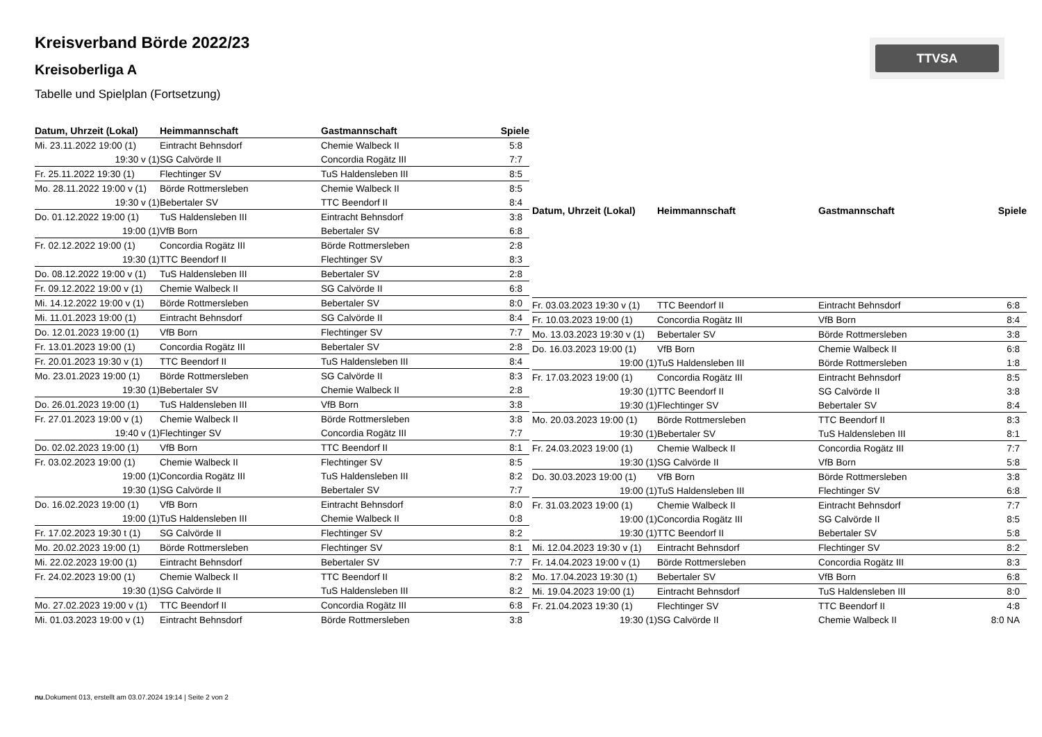Kreisverband Börde 2022/23
Kreisoberliga A
Tabelle und Spielplan (Fortsetzung)
TTVSA
| Datum, Uhrzeit (Lokal) | Heimmannschaft | Gastmannschaft | Spiele |
| --- | --- | --- | --- |
| Mi. 23.11.2022 19:00 (1) | Eintracht Behnsdorf | Chemie Walbeck II | 5:8 |
| 19:30 v (1) | SG Calvörde II | Concordia Rogätz III | 7:7 |
| Fr. 25.11.2022 19:30 (1) | Flechtinger SV | TuS Haldensleben III | 8:5 |
| Mo. 28.11.2022 19:00 v (1) | Börde Rottmersleben | Chemie Walbeck II | 8:5 |
| 19:30 v (1) | Bebertaler SV | TTC Beendorf II | 8:4 |
| Do. 01.12.2022 19:00 (1) | TuS Haldensleben III | Eintracht Behnsdorf | 3:8 |
| 19:00 (1) | VfB Born | Bebertaler SV | 6:8 |
| Fr. 02.12.2022 19:00 (1) | Concordia Rogätz III | Börde Rottmersleben | 2:8 |
| 19:30 (1) | TTC Beendorf II | Flechtinger SV | 8:3 |
| Do. 08.12.2022 19:00 v (1) | TuS Haldensleben III | Bebertaler SV | 2:8 |
| Fr. 09.12.2022 19:00 v (1) | Chemie Walbeck II | SG Calvörde II | 6:8 |
| Mi. 14.12.2022 19:00 v (1) | Börde Rottmersleben | Bebertaler SV | 8:0 |
| Mi. 11.01.2023 19:00 (1) | Eintracht Behnsdorf | SG Calvörde II | 8:4 |
| Do. 12.01.2023 19:00 (1) | VfB Born | Flechtinger SV | 7:7 |
| Fr. 13.01.2023 19:00 (1) | Concordia Rogätz III | Bebertaler SV | 2:8 |
| Fr. 20.01.2023 19:30 v (1) | TTC Beendorf II | TuS Haldensleben III | 8:4 |
| Mo. 23.01.2023 19:00 (1) | Börde Rottmersleben | SG Calvörde II | 8:3 |
| 19:30 (1) | Bebertaler SV | Chemie Walbeck II | 2:8 |
| Do. 26.01.2023 19:00 (1) | TuS Haldensleben III | VfB Born | 3:8 |
| Fr. 27.01.2023 19:00 v (1) | Chemie Walbeck II | Börde Rottmersleben | 3:8 |
| 19:40 v (1) | Flechtinger SV | Concordia Rogätz III | 7:7 |
| Do. 02.02.2023 19:00 (1) | VfB Born | TTC Beendorf II | 8:1 |
| Fr. 03.02.2023 19:00 (1) | Chemie Walbeck II | Flechtinger SV | 8:5 |
| 19:00 (1) | Concordia Rogätz III | TuS Haldensleben III | 8:2 |
| 19:30 (1) | SG Calvörde II | Bebertaler SV | 7:7 |
| Do. 16.02.2023 19:00 (1) | VfB Born | Eintracht Behnsdorf | 8:0 |
| 19:00 (1) | TuS Haldensleben III | Chemie Walbeck II | 0:8 |
| Fr. 17.02.2023 19:30 t (1) | SG Calvörde II | Flechtinger SV | 8:2 |
| Mo. 20.02.2023 19:00 (1) | Börde Rottmersleben | Flechtinger SV | 8:1 |
| Mi. 22.02.2023 19:00 (1) | Eintracht Behnsdorf | Bebertaler SV | 7:7 |
| Fr. 24.02.2023 19:00 (1) | Chemie Walbeck II | TTC Beendorf II | 8:2 |
| 19:30 (1) | SG Calvörde II | TuS Haldensleben III | 8:2 |
| Mo. 27.02.2023 19:00 v (1) | TTC Beendorf II | Concordia Rogätz III | 6:8 |
| Mi. 01.03.2023 19:00 v (1) | Eintracht Behnsdorf | Börde Rottmersleben | 3:8 |
| Datum, Uhrzeit (Lokal) | Heimmannschaft | Gastmannschaft | Spiele |
| --- | --- | --- | --- |
| Fr. 03.03.2023 19:30 v (1) | TTC Beendorf II | Eintracht Behnsdorf | 6:8 |
| Fr. 10.03.2023 19:00 (1) | Concordia Rogätz III | VfB Born | 8:4 |
| Mo. 13.03.2023 19:30 v (1) | Bebertaler SV | Börde Rottmersleben | 3:8 |
| Do. 16.03.2023 19:00 (1) | VfB Born | Chemie Walbeck II | 6:8 |
| 19:00 (1) | TuS Haldensleben III | Börde Rottmersleben | 1:8 |
| Fr. 17.03.2023 19:00 (1) | Concordia Rogätz III | Eintracht Behnsdorf | 8:5 |
| 19:30 (1) | TTC Beendorf II | SG Calvörde II | 3:8 |
| 19:30 (1) | Flechtinger SV | Bebertaler SV | 8:4 |
| Mo. 20.03.2023 19:00 (1) | Börde Rottmersleben | TTC Beendorf II | 8:3 |
| 19:30 (1) | Bebertaler SV | TuS Haldensleben III | 8:1 |
| Fr. 24.03.2023 19:00 (1) | Chemie Walbeck II | Concordia Rogätz III | 7:7 |
| 19:30 (1) | SG Calvörde II | VfB Born | 5:8 |
| Do. 30.03.2023 19:00 (1) | VfB Born | Börde Rottmersleben | 3:8 |
| 19:00 (1) | TuS Haldensleben III | Flechtinger SV | 6:8 |
| Fr. 31.03.2023 19:00 (1) | Chemie Walbeck II | Eintracht Behnsdorf | 7:7 |
| 19:00 (1) | Concordia Rogätz III | SG Calvörde II | 8:5 |
| 19:30 (1) | TTC Beendorf II | Bebertaler SV | 5:8 |
| Mi. 12.04.2023 19:30 v (1) | Eintracht Behnsdorf | Flechtinger SV | 8:2 |
| Fr. 14.04.2023 19:00 v (1) | Börde Rottmersleben | Concordia Rogätz III | 8:3 |
| Mo. 17.04.2023 19:30 (1) | Bebertaler SV | VfB Born | 6:8 |
| Mi. 19.04.2023 19:00 (1) | Eintracht Behnsdorf | TuS Haldensleben III | 8:0 |
| Fr. 21.04.2023 19:30 (1) | Flechtinger SV | TTC Beendorf II | 4:8 |
| 19:30 (1) | SG Calvörde II | Chemie Walbeck II | 8:0 NA |
nu.Dokument 013, erstellt am 03.07.2024 19:14 | Seite 2 von 2